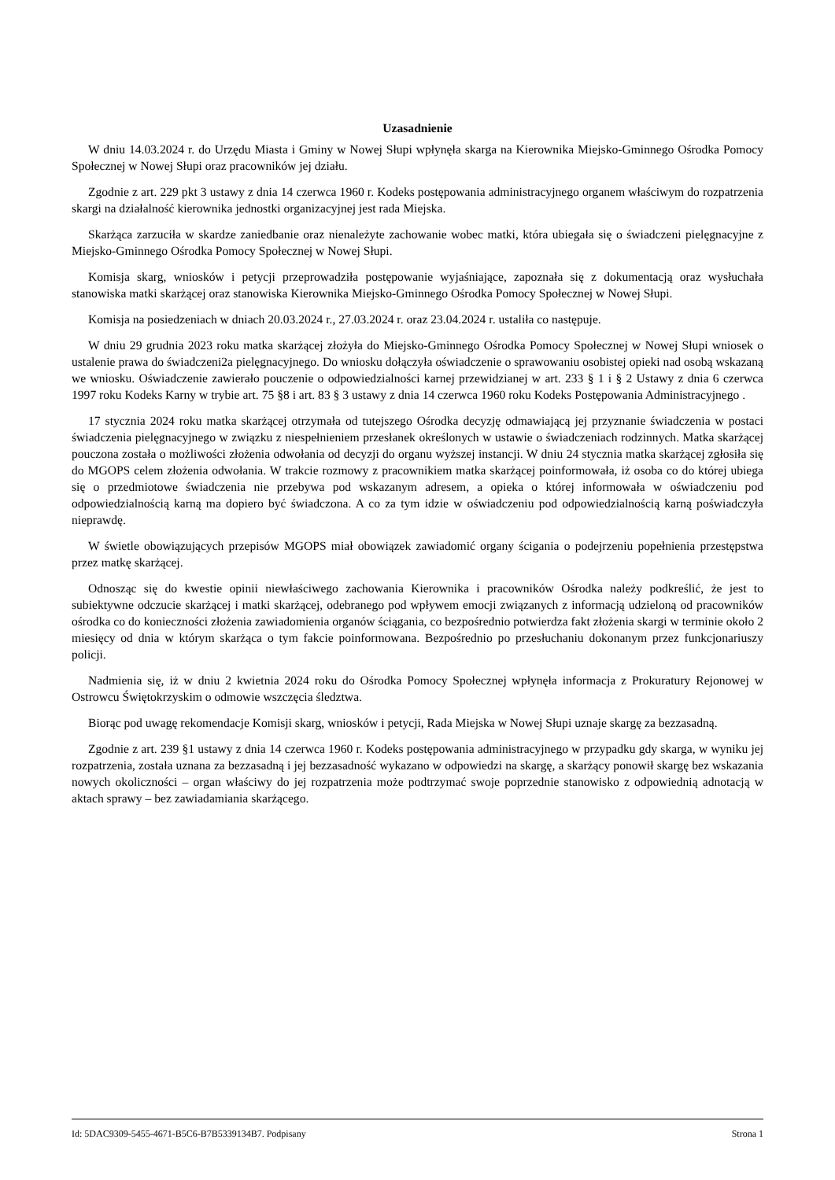Uzasadnienie
W dniu 14.03.2024 r. do Urzędu Miasta i Gminy w Nowej Słupi wpłynęła skarga na Kierownika Miejsko-Gminnego Ośrodka Pomocy Społecznej w Nowej Słupi oraz pracowników jej działu.
Zgodnie z art. 229 pkt 3 ustawy z dnia 14 czerwca 1960 r. Kodeks postępowania administracyjnego organem właściwym do rozpatrzenia skargi na działalność kierownika jednostki organizacyjnej jest rada Miejska.
Skarżąca zarzuciła w skardze zaniedbanie oraz nienależyte zachowanie wobec matki, która ubiegała się o świadczeni pielęgnacyjne z Miejsko-Gminnego Ośrodka Pomocy Społecznej w Nowej Słupi.
Komisja skarg, wniosków i petycji przeprowadziła postępowanie wyjaśniające, zapoznała się z dokumentacją oraz wysłuchała stanowiska matki skarżącej oraz stanowiska Kierownika Miejsko-Gminnego Ośrodka Pomocy Społecznej w Nowej Słupi.
Komisja na posiedzeniach w dniach 20.03.2024 r., 27.03.2024 r. oraz 23.04.2024 r. ustaliła co następuje.
W dniu 29 grudnia 2023 roku matka skarżącej złożyła do Miejsko-Gminnego Ośrodka Pomocy Społecznej w Nowej Słupi wniosek o ustalenie prawa do świadczeni2a pielęgnacyjnego. Do wniosku dołączyła oświadczenie o sprawowaniu osobistej opieki nad osobą wskazaną we wniosku. Oświadczenie zawierało pouczenie o odpowiedzialności karnej przewidzianej w art. 233 § 1 i § 2 Ustawy z dnia 6 czerwca 1997 roku Kodeks Karny w trybie art. 75 §8 i art. 83 § 3 ustawy z dnia 14 czerwca 1960 roku Kodeks Postępowania Administracyjnego .
17 stycznia 2024 roku matka skarżącej otrzymała od tutejszego Ośrodka decyzję odmawiającą jej przyznanie świadczenia w postaci świadczenia pielęgnacyjnego w związku z niespełnieniem przesłanek określonych w ustawie o świadczeniach rodzinnych. Matka skarżącej pouczona została o możliwości złożenia odwołania od decyzji do organu wyższej instancji. W dniu 24 stycznia matka skarżącej zgłosiła się do MGOPS celem złożenia odwołania. W trakcie rozmowy z pracownikiem matka skarżącej poinformowała, iż osoba co do której ubiega się o przedmiotowe świadczenia nie przebywa pod wskazanym adresem, a opieka o której informowała w oświadczeniu pod odpowiedzialnością karną ma dopiero być świadczona. A co za tym idzie w oświadczeniu pod odpowiedzialnością karną poświadczyła nieprawdę.
W świetle obowiązujących przepisów MGOPS miał obowiązek zawiadomić organy ścigania o podejrzeniu popełnienia przestępstwa przez matkę skarżącej.
Odnosząc się do kwestie opinii niewłaściwego zachowania Kierownika i pracowników Ośrodka należy podkreślić, że jest to subiektywne odczucie skarżącej i matki skarżącej, odebranego pod wpływem emocji związanych z informacją udzieloną od pracowników ośrodka co do konieczności złożenia zawiadomienia organów ściągania, co bezpośrednio potwierdza fakt złożenia skargi w terminie około 2 miesięcy od dnia w którym skarżąca o tym fakcie poinformowana. Bezpośrednio po przesłuchaniu dokonanym przez funkcjonariuszy policji.
Nadmienia się, iż w dniu 2 kwietnia 2024 roku do Ośrodka Pomocy Społecznej wpłynęła informacja z Prokuratury Rejonowej w Ostrowcu Świętokrzyskim o odmowie wszczęcia śledztwa.
Biorąc pod uwagę rekomendacje Komisji skarg, wniosków i petycji, Rada Miejska w Nowej Słupi uznaje skargę za bezzasadną.
Zgodnie z art. 239 §1 ustawy z dnia 14 czerwca 1960 r. Kodeks postępowania administracyjnego w przypadku gdy skarga, w wyniku jej rozpatrzenia, została uznana za bezzasadną i jej bezzasadność wykazano w odpowiedzi na skargę, a skarżący ponowił skargę bez wskazania nowych okoliczności – organ właściwy do jej rozpatrzenia może podtrzymać swoje poprzednie stanowisko z odpowiednią adnotacją w aktach sprawy – bez zawiadamiania skarżącego.
Id: 5DAC9309-5455-4671-B5C6-B7B5339134B7. Podpisany Strona 1